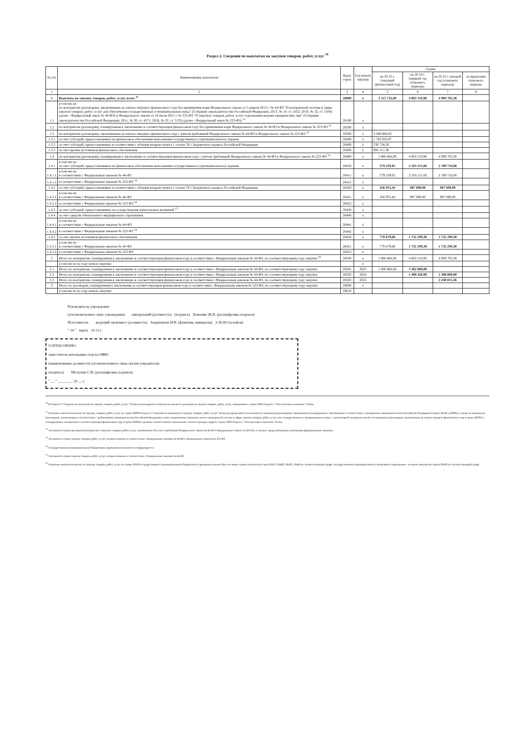Раздел 2. Сведения по выплатам на закупки товаров, работ, услуг <sup>10</sup>
| № п/п | Наименование показателя | Коды строк | Год начала закупки | Сумма | | | |
| --- | --- | --- | --- | --- | --- | --- | --- |
| | | | | на 20 23 г. (текущий финансовый год) | на 20 24 г. (первый год планового периода) | на 20 25 г. (второй год планового периода) | за пределами планового периода |
| 1 | 2 | 3 | 4 | 5 | 6 | 7 | 8 |
| 1 | Выплаты на закупку товаров, работ, услуг, всего <sup>11</sup> | 26000 | x | 5 115 732,89 | 4 883 110,90 | 4 909 705,36 | |
| 1.1 | в том числе: по контрактам (договорам), заключенным до начала текущего финансового года без применения норм Федерального закона от 5 апреля 2013 г. № 44-ФЗ "О контрактной системе в сфере закупок товаров, работ, услуг для обеспечения государственных и муниципальных нужд" (Собрание законодательства Российской Федерации, 2013, № 14, ст. 1652; 2018, № 32, ст. 5104) (далее - Федеральный закон № 44-ФЗ) и Федерального закона от 18 июля 2011 г. № 223-ФЗ "О закупках товаров, работ, услуг отдельными видами юридических лиц" (Собрание законодательства Российской Федерации, 2011, № 30, ст. 4571; 2018, № 32, ст. 5135) (далее - Федеральный закон № 223-ФЗ) <sup>12</sup> | 26100 | x | | | | |
| 1.2 | по контрактам (договорам), планируемым к заключению в соответствующем финансовом году без применения норм Федерального закона № 44-ФЗ и Федерального закона № 223-ФЗ <sup>12</sup> | 26200 | x | | | | |
| 1.3 | по контрактам (договорам), заключенным до начала текущего финансового года с учетом требований Федерального закона № 44-ФЗ и Федерального закона № 223-ФЗ <sup>13</sup> | 26300 | x | 3 308 868,83 | | | |
| 1.3.1 | за счет субсидий, предоставляемых на финансовое обеспечение выполнения государственного (муниципального) задания | 26400 | x | 1 782 816,97 | | | |
| 1.3.2 | за счет субсидий, предоставляемых в соответствии с абзацем вторым пункта 1 статьи 78.1 Бюджетного кодекса Российской Федерации | 26400 | x | 530 734,56 | | | |
| 1.3.3 | за счет прочих источников финансового обеспечения | 26400 | x | 995 317,30 | | | |
| 1.4 | по контрактам (договорам), планируемым к заключению в соответствующем финансовом году с учетом требований Федерального закона № 44-ФЗ и Федерального закона № 223-ФЗ <sup>13</sup> | 26400 | x | 1 806 864,06 | 4 883 110,90 | 4 909 705,36 | |
| 1.4.1 | в том числе: за счет субсидий, предоставляемых на финансовое обеспечение выполнения государственного (муниципального) задания | 26410 | x | 579 229,02 | 2 163 121,60 | 2 189 716,06 | |
| 1.4.1.1 | в том числе: в соответствии с Федеральным законом № 44-ФЗ | 26411 | x | 579 229,02 | 2 163 121,60 | 2 189 716,06 | |
| 1.4.1.2 | в соответствии с Федеральным законом № 223-ФЗ <sup>14</sup> | 26412 | x | | | | |
| 1.4.2 | за счет субсидий, предоставляемых в соответствии с абзацем вторым пункта 1 статьи 78.1 Бюджетного кодекса Российской Федерации | 26420 | x | 456 955,44 | 987 690,00 | 987 690,00 | |
| 1.4.2.1 | в том числе: в соответствии с Федеральным законом № 44-ФЗ | 26421 | x | 456 955,44 | 987 690,00 | 987 690,00 | |
| 1.4.2.2 | в соответствии с Федеральным законом № 223-ФЗ <sup>14</sup> | 26422 | x | | | | |
| 1.4.3 | за счет субсидий, предоставляемых на осуществление капитальных вложений <sup>15</sup> | 26430 | x | | | | |
| 1.4.4 | за счет средств обязательного медицинского страхования | 26440 | x | | | | |
| 1.4.4.1 | в том числе: в соответствии с Федеральным законом № 44-ФЗ | 26441 | x | | | | |
| 1.4.4.2 | в соответствии с Федеральным законом № 223-ФЗ <sup>14</sup> | 26442 | x | | | | |
| 1.4.5 | за счет прочих источников финансового обеспечения | 26450 | x | 770 679,60 | 1 732 299,30 | 1 732 299,30 | |
| 1.4.5.1 | в том числе: в соответствии с Федеральным законом № 44-ФЗ | 26451 | x | 770 679,60 | 1 732 299,30 | 1 732 299,30 | |
| 1.4.5.2 | в соответствии с Федеральным законом № 223-ФЗ | 26452 | x | | | | |
| 2 | Итого по контрактам, планируемым к заключению в соответствующем финансовом году в соответствии с Федеральным законом № 44-ФЗ, по соответствующему году закупки <sup>16</sup> | 26500 | x | 1 806 864,06 | 4 883 110,90 | 4 909 705,36 | |
| | в том числе по году начала закупки: | | x | | | | |
| 2.1 | Итого по контрактам, планируемым к заключению в соответствующем финансовом году в соответствии с Федеральным законом № 44-ФЗ, по соответствующему году закупки | 26501 | 2023 | 1 806 864,06 | 3 302 000,00 | | |
| 2.2 | Итого по контрактам, планируемым к заключению в соответствующем финансовом году в соответствии с Федеральным законом № 44-ФЗ, по соответствующему году закупки | 26502 | 2024 | | 1 489 420,90 | 2 388 000,00 | |
| 2.3 | Итого по контрактам, планируемым к заключению в соответствующем финансовом году в соответствии с Федеральным законом № 44-ФЗ, по соответствующему году закупки | 26503 | 2025 | | | 2 430 015,36 | |
| 3 | Итого по договорам, планируемым к заключению в соответствующем финансовом году в соответствии с Федеральным законом № 223-ФЗ, по соответствующему году закупки | 26600 | x | | | | |
| | в том числе по году начала закупки: | 26610 | | | | | |
Руководитель учреждения
(уполномоченное лицо учреждения) заведующий (должность) (подпись) Левченко Ж.П. (расшифровка подписи)
Исполнитель ведущий экономист (должность) Андрианова Н.В. (фамилия, инициалы) 3-36-80 (телефон)
" 14 " марта 20 23 г.
СОГЛАСОВАНО
заместитель начальника отдела ОФКС
(наименование должности уполномоченного лица органа-учредителя)
(подпись) Шелухин С.Н. (расшифровка подписи)
" __ " ________ 20 __ г.
<sup>10</sup> В Разделе 2 "Сведения по выплатам на закупку товаров, работ, услуг" Плана детализируются показатели выплат по расходам на закупку товаров, работ, услуг, отраженные в строке 2600 Раздела 1 "Поступления и выплаты" Плана.
<sup>11</sup> Плановые показатели выплат на закупку товаров, работ, услуг по строке 26000 Раздела 2 "Сведения по выплатам на закупку товаров, работ, услуг" Плана распределяются на выплаты по контрактам (договорам), заключенным (планируемым к заключению) в соответствии с гражданским законодательством Российской Федерации (строки 26100 и 26200), а также по контрактам (договорам), заключаемым в соответствии с требованиями законодательства Российской Федерации и иных нормативных правовых актов о контрактной системе в сфере закупок товаров, работ, услуг для государственных и муниципальных нужд, с детализацией указанных выплат по контрактам (договорам), заключенным до начала текущего финансового года (строка 26300) и планируемым к заключению в соответствующем финансовом году (строка 26400) и должны соответствовать показателям соответствующих граф по строке 2600 Раздела 1 "Поступления и выплаты" Плана.
<sup>12</sup> Указывается сумма договоров (контрактов) о закупках товаров, работ, услуг, заключенных без учета требований Федерального закона № 44-ФЗ и Федерального закона № 223-ФЗ, в случаях, предусмотренных указанными федеральными законами.
<sup>13</sup> Указывается сумма закупок товаров, работ, услуг, осуществляемых в соответствии с Федеральным законом № 44-ФЗ и Федеральным законом № 223-ФЗ.
<sup>14</sup> Государственным (муниципальным) бюджетным учреждением показатель не формируется.
<sup>15</sup> Указывается сумма закупок товаров, работ, услуг, осуществляемых в соответствии с Федеральным законом № 44-ФЗ.
<sup>16</sup> Плановые показатели выплат на закупку товаров, работ, услуг по строке 26500 государственного (муниципального) бюджетного учреждения должен быть не менее суммы показателей строк 26410, 26420, 26430, 26440 по соответствующей графе, государственного (муниципального) автономного учреждения - не менее показателя строки 26430 по соответствующей графе.